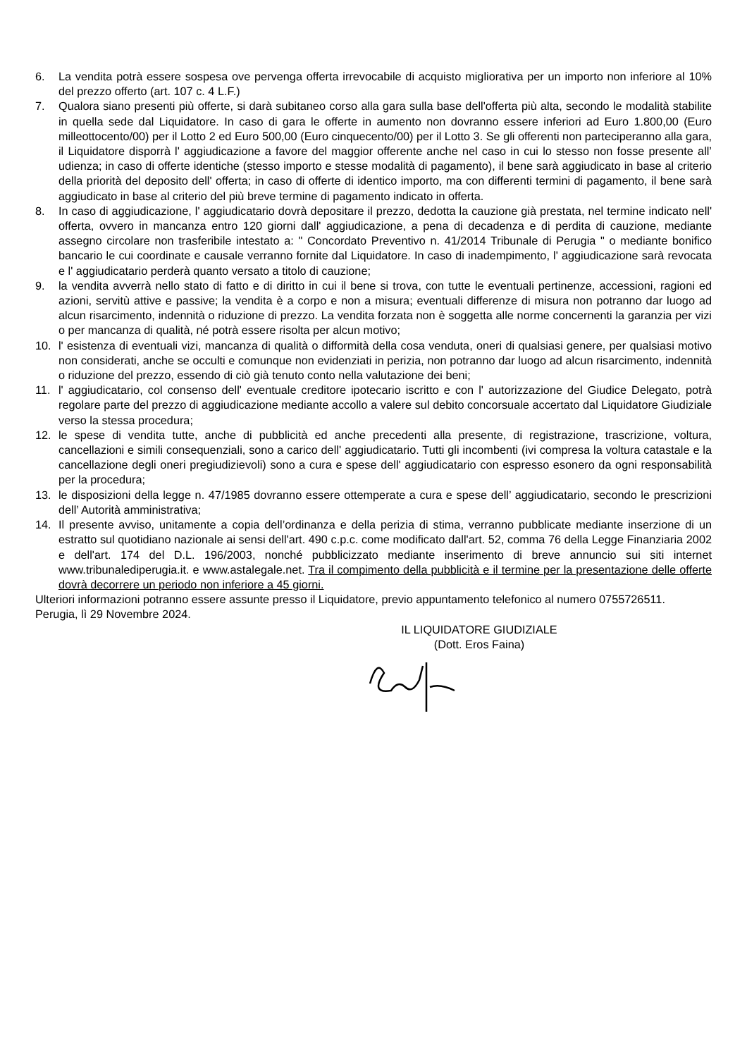6. La vendita potrà essere sospesa ove pervenga offerta irrevocabile di acquisto migliorativa per un importo non inferiore al 10% del prezzo offerto (art. 107 c. 4 L.F.)
7. Qualora siano presenti più offerte, si darà subitaneo corso alla gara sulla base dell'offerta più alta, secondo le modalità stabilite in quella sede dal Liquidatore. In caso di gara le offerte in aumento non dovranno essere inferiori ad Euro 1.800,00 (Euro milleottocento/00) per il Lotto 2 ed Euro 500,00 (Euro cinquecento/00) per il Lotto 3. Se gli offerenti non parteciperanno alla gara, il Liquidatore disporrà l' aggiudicazione a favore del maggior offerente anche nel caso in cui lo stesso non fosse presente all’ udienza; in caso di offerte identiche (stesso importo e stesse modalità di pagamento), il bene sarà aggiudicato in base al criterio della priorità del deposito dell' offerta; in caso di offerte di identico importo, ma con differenti termini di pagamento, il bene sarà aggiudicato in base al criterio del più breve termine di pagamento indicato in offerta.
8. In caso di aggiudicazione, l' aggiudicatario dovrà depositare il prezzo, dedotta la cauzione già prestata, nel termine indicato nell' offerta, ovvero in mancanza entro 120 giorni dall' aggiudicazione, a pena di decadenza e di perdita di cauzione, mediante assegno circolare non trasferibile intestato a: " Concordato Preventivo n. 41/2014 Tribunale di Perugia " o mediante bonifico bancario le cui coordinate e causale verranno fornite dal Liquidatore. In caso di inadempimento, l' aggiudicazione sarà revocata e l' aggiudicatario perderà quanto versato a titolo di cauzione;
9. la vendita avverrà nello stato di fatto e di diritto in cui il bene si trova, con tutte le eventuali pertinenze, accessioni, ragioni ed azioni, servitù attive e passive; la vendita è a corpo e non a misura; eventuali differenze di misura non potranno dar luogo ad alcun risarcimento, indennità o riduzione di prezzo. La vendita forzata non è soggetta alle norme concernenti la garanzia per vizi o per mancanza di qualità, né potrà essere risolta per alcun motivo;
10. l' esistenza di eventuali vizi, mancanza di qualità o difformità della cosa venduta, oneri di qualsiasi genere, per qualsiasi motivo non considerati, anche se occulti e comunque non evidenziati in perizia, non potranno dar luogo ad alcun risarcimento, indennità o riduzione del prezzo, essendo di ciò già tenuto conto nella valutazione dei beni;
11. l' aggiudicatario, col consenso dell' eventuale creditore ipotecario iscritto e con l' autorizzazione del Giudice Delegato, potrà regolare parte del prezzo di aggiudicazione mediante accollo a valere sul debito concorsuale accertato dal Liquidatore Giudiziale verso la stessa procedura;
12. le spese di vendita tutte, anche di pubblicità ed anche precedenti alla presente, di registrazione, trascrizione, voltura, cancellazioni e simili consequenziali, sono a carico dell' aggiudicatario. Tutti gli incombenti (ivi compresa la voltura catastale e la cancellazione degli oneri pregiudizievoli) sono a cura e spese dell' aggiudicatario con espresso esonero da ogni responsabilità per la procedura;
13. le disposizioni della legge n. 47/1985 dovranno essere ottemperate a cura e spese dell’ aggiudicatario, secondo le prescrizioni dell’ Autorità amministrativa;
14. Il presente avviso, unitamente a copia dell’ordinanza e della perizia di stima, verranno pubblicate mediante inserzione di un estratto sul quotidiano nazionale ai sensi dell'art. 490 c.p.c. come modificato dall'art. 52, comma 76 della Legge Finanziaria 2002 e dell'art. 174 del D.L. 196/2003, nonché pubblicizzato mediante inserimento di breve annuncio sui siti internet www.tribunalediperugia.it. e www.astalegale.net. Tra il compimento della pubblicità e il termine per la presentazione delle offerte dovrà decorrere un periodo non inferiore a 45 giorni.
Ulteriori informazioni potranno essere assunte presso il Liquidatore, previo appuntamento telefonico al numero 0755726511.
Perugia, lì 29 Novembre 2024.
IL LIQUIDATORE GIUDIZIALE
(Dott. Eros Faina)